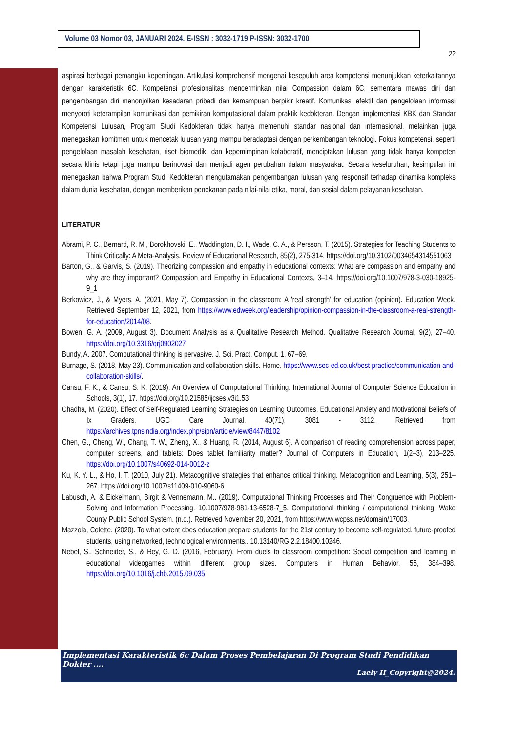Volume 03 Nomor 03, JANUARI 2024. E-ISSN : 3032-1719 P-ISSN: 3032-1700
22
aspirasi berbagai pemangku kepentingan. Artikulasi komprehensif mengenai kesepuluh area kompetensi menunjukkan keterkaitannya dengan karakteristik 6C. Kompetensi profesionalitas mencerminkan nilai Compassion dalam 6C, sementara mawas diri dan pengembangan diri menonjolkan kesadaran pribadi dan kemampuan berpikir kreatif. Komunikasi efektif dan pengelolaan informasi menyoroti keterampilan komunikasi dan pemikiran komputasional dalam praktik kedokteran. Dengan implementasi KBK dan Standar Kompetensi Lulusan, Program Studi Kedokteran tidak hanya memenuhi standar nasional dan internasional, melainkan juga menegaskan komitmen untuk mencetak lulusan yang mampu beradaptasi dengan perkembangan teknologi. Fokus kompetensi, seperti pengelolaan masalah kesehatan, riset biomedik, dan kepemimpinan kolaboratif, menciptakan lulusan yang tidak hanya kompeten secara klinis tetapi juga mampu berinovasi dan menjadi agen perubahan dalam masyarakat. Secara keseluruhan, kesimpulan ini menegaskan bahwa Program Studi Kedokteran mengutamakan pengembangan lulusan yang responsif terhadap dinamika kompleks dalam dunia kesehatan, dengan memberikan penekanan pada nilai-nilai etika, moral, dan sosial dalam pelayanan kesehatan.
LITERATUR
Abrami, P. C., Bernard, R. M., Borokhovski, E., Waddington, D. I., Wade, C. A., & Persson, T. (2015). Strategies for Teaching Students to Think Critically: A Meta-Analysis. Review of Educational Research, 85(2), 275-314. https://doi.org/10.3102/0034654314551063
Barton, G., & Garvis, S. (2019). Theorizing compassion and empathy in educational contexts: What are compassion and empathy and why are they important? Compassion and Empathy in Educational Contexts, 3–14. https://doi.org/10.1007/978-3-030-18925-9_1
Berkowicz, J., & Myers, A. (2021, May 7). Compassion in the classroom: A 'real strength' for education (opinion). Education Week. Retrieved September 12, 2021, from https://www.edweek.org/leadership/opinion-compassion-in-the-classroom-a-real-strength-for-education/2014/08.
Bowen, G. A. (2009, August 3). Document Analysis as a Qualitative Research Method. Qualitative Research Journal, 9(2), 27–40. https://doi.org/10.3316/qrj0902027
Bundy, A. 2007. Computational thinking is pervasive. J. Sci. Pract. Comput. 1, 67–69.
Burnage, S. (2018, May 23). Communication and collaboration skills. Home. https://www.sec-ed.co.uk/best-practice/communication-and-collaboration-skills/.
Cansu, F. K., & Cansu, S. K. (2019). An Overview of Computational Thinking. International Journal of Computer Science Education in Schools, 3(1), 17. https://doi.org/10.21585/ijcses.v3i1.53
Chadha, M. (2020). Effect of Self-Regulated Learning Strategies on Learning Outcomes, Educational Anxiety and Motivational Beliefs of Ix Graders. UGC Care Journal, 40(71), 3081 - 3112. Retrieved from https://archives.tpnsindia.org/index.php/sipn/article/view/8447/8102
Chen, G., Cheng, W., Chang, T. W., Zheng, X., & Huang, R. (2014, August 6). A comparison of reading comprehension across paper, computer screens, and tablets: Does tablet familiarity matter? Journal of Computers in Education, 1(2–3), 213–225. https://doi.org/10.1007/s40692-014-0012-z
Ku, K. Y. L., & Ho, I. T. (2010, July 21). Metacognitive strategies that enhance critical thinking. Metacognition and Learning, 5(3), 251–267. https://doi.org/10.1007/s11409-010-9060-6
Labusch, A. & Eickelmann, Birgit & Vennemann, M.. (2019). Computational Thinking Processes and Their Congruence with Problem-Solving and Information Processing. 10.1007/978-981-13-6528-7_5. Computational thinking / computational thinking. Wake County Public School System. (n.d.). Retrieved November 20, 2021, from https://www.wcpss.net/domain/17003.
Mazzola, Colette. (2020). To what extent does education prepare students for the 21st century to become self-regulated, future-proofed students, using networked, technological environments.. 10.13140/RG.2.2.18400.10246.
Nebel, S., Schneider, S., & Rey, G. D. (2016, February). From duels to classroom competition: Social competition and learning in educational videogames within different group sizes. Computers in Human Behavior, 55, 384–398. https://doi.org/10.1016/j.chb.2015.09.035
Implementasi Karakteristik 6c Dalam Proses Pembelajaran Di Program Studi Pendidikan Dokter ....
Laely H_Copyright@2024.